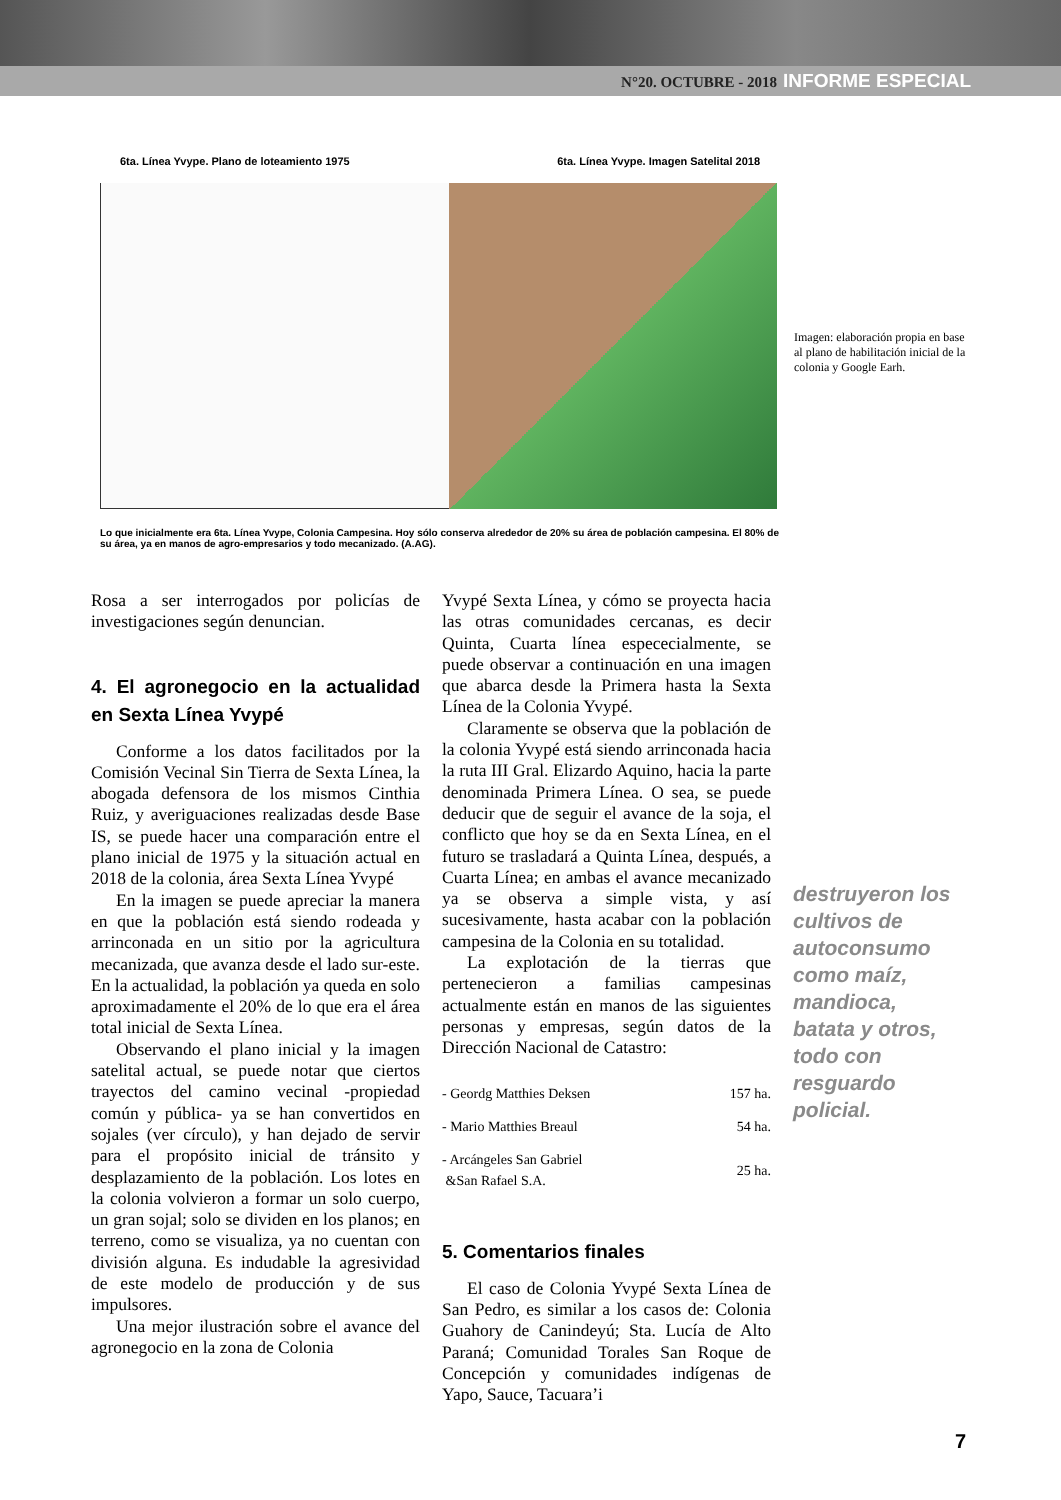N°20. OCTUBRE - 2018 INFORME ESPECIAL
6ta. Línea Yvype. Plano de loteamiento 1975 6ta. Línea Yvype. Imagen Satelital 2018
Lo que inicialmente era 6ta. Línea Yvype, Colonia Campesina. Hoy sólo conserva alrededor de 20% su área de población campesina. El 80% de su área, ya en manos de agro-empresarios y todo mecanizado. (A.AG).
Imagen: elaboración propia en base al plano de habilitación inicial de la colonia y Google Earh.
Rosa a ser interrogados por policías de investigaciones según denuncian.
4. El agronegocio en la actualidad en Sexta Línea Yvypé
Conforme a los datos facilitados por la Comisión Vecinal Sin Tierra de Sexta Línea, la abogada defensora de los mismos Cinthia Ruiz, y averiguaciones realizadas desde Base IS, se puede hacer una comparación entre el plano inicial de 1975 y la situación actual en 2018 de la colonia, área Sexta Línea Yvypé
En la imagen se puede apreciar la manera en que la población está siendo rodeada y arrinconada en un sitio por la agricultura mecanizada, que avanza desde el lado sur-este. En la actualidad, la población ya queda en solo aproximadamente el 20% de lo que era el área total inicial de Sexta Línea.
Observando el plano inicial y la imagen satelital actual, se puede notar que ciertos trayectos del camino vecinal -propiedad común y pública- ya se han convertidos en sojales (ver círculo), y han dejado de servir para el propósito inicial de tránsito y desplazamiento de la población. Los lotes en la colonia volvieron a formar un solo cuerpo, un gran sojal; solo se dividen en los planos; en terreno, como se visualiza, ya no cuentan con división alguna. Es indudable la agresividad de este modelo de producción y de sus impulsores.
Una mejor ilustración sobre el avance del agronegocio en la zona de Colonia
Yvypé Sexta Línea, y cómo se proyecta hacia las otras comunidades cercanas, es decir Quinta, Cuarta línea espececialmente, se puede observar a continuación en una imagen que abarca desde la Primera hasta la Sexta Línea de la Colonia Yvypé.
Claramente se observa que la población de la colonia Yvypé está siendo arrinconada hacia la ruta III Gral. Elizardo Aquino, hacia la parte denominada Primera Línea. O sea, se puede deducir que de seguir el avance de la soja, el conflicto que hoy se da en Sexta Línea, en el futuro se trasladará a Quinta Línea, después, a Cuarta Línea; en ambas el avance mecanizado ya se observa a simple vista, y así sucesivamente, hasta acabar con la población campesina de la Colonia en su totalidad.
La explotación de la tierras que pertenecieron a familias campesinas actualmente están en manos de las siguientes personas y empresas, según datos de la Dirección Nacional de Catastro:
| - Geordg Matthies Deksen | 157 ha. |
| - Mario Matthies Breaul | 54 ha. |
| - Arcángeles San Gabriel &San Rafael S.A. | 25 ha. |
5. Comentarios finales
El caso de Colonia Yvypé Sexta Línea de San Pedro, es similar a los casos de: Colonia Guahory de Canindeyú; Sta. Lucía de Alto Paraná; Comunidad Torales San Roque de Concepción y comunidades indígenas de Yapo, Sauce, Tacuara’i
destruyeron los cultivos de autoconsumo como maíz, mandioca, batata y otros, todo con resguardo policial.
7